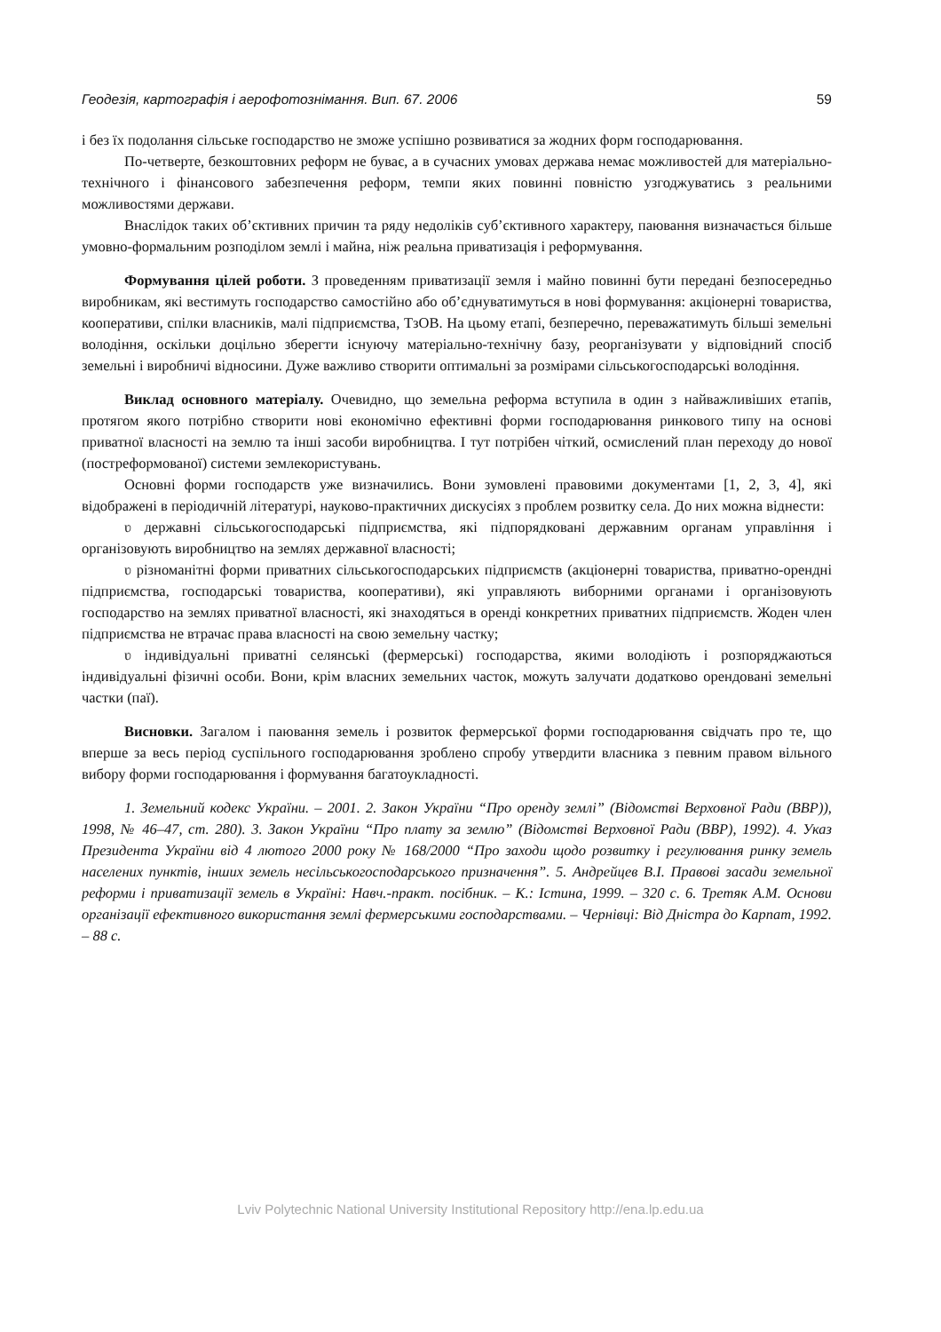Геодезія, картографія і аерофотознімання. Вип. 67. 2006 59
і без їх подолання сільське господарство не зможе успішно розвиватися за жодних форм господарювання.
По-четверте, безкоштовних реформ не буває, а в сучасних умовах держава немає можливостей для матеріально-технічного і фінансового забезпечення реформ, темпи яких повинні повністю узгоджуватись з реальними можливостями держави.
Внаслідок таких об’єктивних причин та ряду недоліків суб’єктивного характеру, паювання визначається більше умовно-формальним розподілом землі і майна, ніж реальна приватизація і реформування.
Формування цілей роботи. З проведенням приватизації земля і майно повинні бути передані безпосередньо виробникам, які вестимуть господарство самостійно або об’єднуватимуться в нові формування: акціонерні товариства, кооперативи, спілки власників, малі підприємства, ТзОВ. На цьому етапі, безперечно, переважатимуть більші земельні володіння, оскільки доцільно зберегти існуючу матеріально-технічну базу, реорганізувати у відповідний спосіб земельні і виробничі відносини. Дуже важливо створити оптимальні за розмірами сільськогосподарські володіння.
Виклад основного матеріалу. Очевидно, що земельна реформа вступила в один з найважливіших етапів, протягом якого потрібно створити нові економічно ефективні форми господарювання ринкового типу на основі приватної власності на землю та інші засоби виробництва. І тут потрібен чіткий, осмислений план переходу до нової (постреформованої) системи землекористувань.
Основні форми господарств уже визначились. Вони зумовлені правовими документами [1, 2, 3, 4], які відображені в періодичній літературі, науково-практичних дискусіях з проблем розвитку села. До них можна віднести:
ʋ державні сільськогосподарські підприємства, які підпорядковані державним органам управління і організовують виробництво на землях державної власності;
ʋ різноманітні форми приватних сільськогосподарських підприємств (акціонерні товариства, приватно-орендні підприємства, господарські товариства, кооперативи), які управляють виборними органами і організовують господарство на землях приватної власності, які знаходяться в оренді конкретних приватних підприємств. Жоден член підприємства не втрачає права власності на свою земельну частку;
ʋ індивідуальні приватні селянські (фермерські) господарства, якими володіють і розпоряджаються індивідуальні фізичні особи. Вони, крім власних земельних часток, можуть залучати додатково орендовані земельні частки (паї).
Висновки. Загалом і паювання земель і розвиток фермерської форми господарювання свідчать про те, що вперше за весь період суспільного господарювання зроблено спробу утвердити власника з певним правом вільного вибору форми господарювання і формування багатоукладності.
1. Земельний кодекс України. – 2001. 2. Закон України “Про оренду землі” (Відомстві Верховної Ради (ВВР)), 1998, № 46–47, ст. 280). 3. Закон України “Про плату за землю” (Відомстві Верховної Ради (ВВР), 1992). 4. Указ Президента України від 4 лютого 2000 року № 168/2000 “Про заходи щодо розвитку і регулювання ринку земель населених пунктів, інших земель несільськогосподарського призначення”. 5. Андрейцев В.І. Правові засади земельної реформи і приватизації земель в Україні: Навч.-практ. посібник. – К.: Істина, 1999. – 320 с. 6. Третяк А.М. Основи організації ефективного використання землі фермерськими господарствами. – Чернівці: Від Дністра до Карпат, 1992. – 88 с.
Lviv Polytechnic National University Institutional Repository http://ena.lp.edu.ua